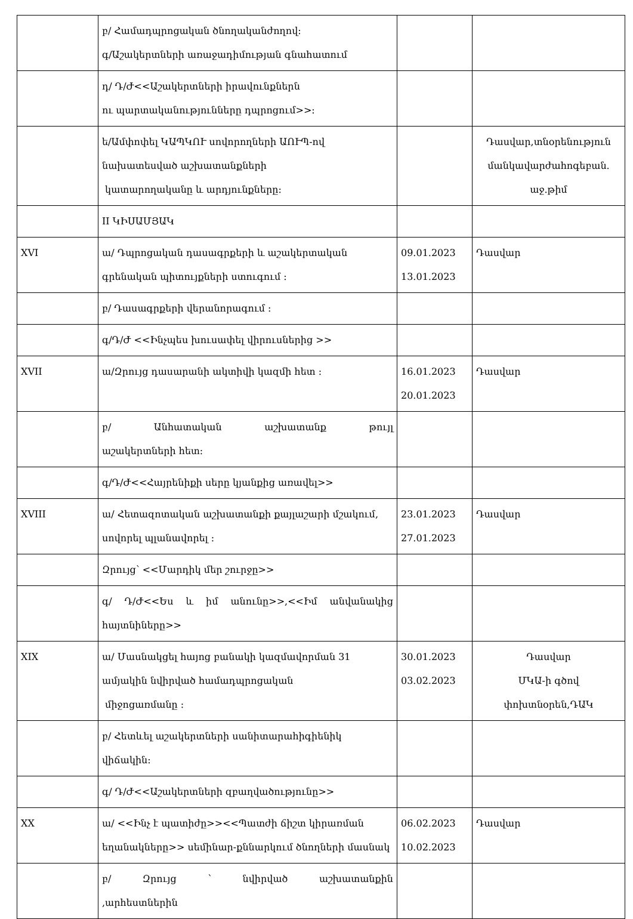| | բ/ Համադպրոցական ծնողականժողով։ գ/Աշակերտների առաջադիմության գնահատում | | |
| | դ/ Դ/Ժ<<Աշակերտների իրավունքներն ու պարտականությունները դպրոցում>>։ | | |
| | ե/Ամփոփել ԿԱՊԿՈՒ սովորողների ԱՈՒՊ-ով նախատեսված աշխատանքների կատարողականը և արդյունքները։ | | Դասվար,տնօրենություն մանկավարժահոգեբան. աջ.թիմ |
| | II ԿԻՍԱՄՅԱԿ | | |
| XVI | ա/ Դպրոցական դասագրքերի և աշակերտական գրենական պիտույքների ստուգում ։ | 09.01.2023 13.01.2023 | Դասվար |
| | բ/ Դասագրքերի վերանորագում ։ | | |
| | գ/Դ/Ժ <<Ինչպես խուսափել վիրուսներից >> | | |
| XVII | ա/Զրույց դասարանի ակտիվի կազմի հետ ։ | 16.01.2023 20.01.2023 | Դասվար |
| | բ/ Անհատական աշխատանք թույլ աշակերտների հետ։ | | |
| | գ/Դ/Ժ<<Հայրենիքի սերը կյանքից առավել>> | | |
| XVIII | ա/ Հետազոտական աշխատանքի քայլաշարի մշակում, սովորել պլանավորել ։ | 23.01.2023 27.01.2023 | Դասվար |
| | Զրույց՝ <<Մարդիկ մեր շուրջը>> | | |
| | գ/ Դ/Ժ<<Ես և իմ անունը>>,<<Իմ անվանակից հայտնիները>> | | |
| XIX | ա/ Մասնակցել հայոց բանակի կազմավորման 31 ամյակին նվիրված համադպրոցական միջոցառմանը ։ | 30.01.2023 03.02.2023 | Դասվար ՄԿԱ-ի գծով փոխտնօրեն,ԴԱԿ |
| | բ/ Հետևել աշակերտների սանիտարահիգիենիկ վիճակին։ | | |
| | գ/ Դ/Ժ<<Աշակերտների զբաղվածությունը>> | | |
| XX | ա/ <<Ինչ է պատիժը>><<Պատժի ճիշտ կիրառման եղանակները>> սեմինար-քննարկում ծնողների մասնակ | 06.02.2023 10.02.2023 | Դասվար |
| | բ/ Զրույց ՝ նվիրված աշխատանքին ,արհեստներին | | |